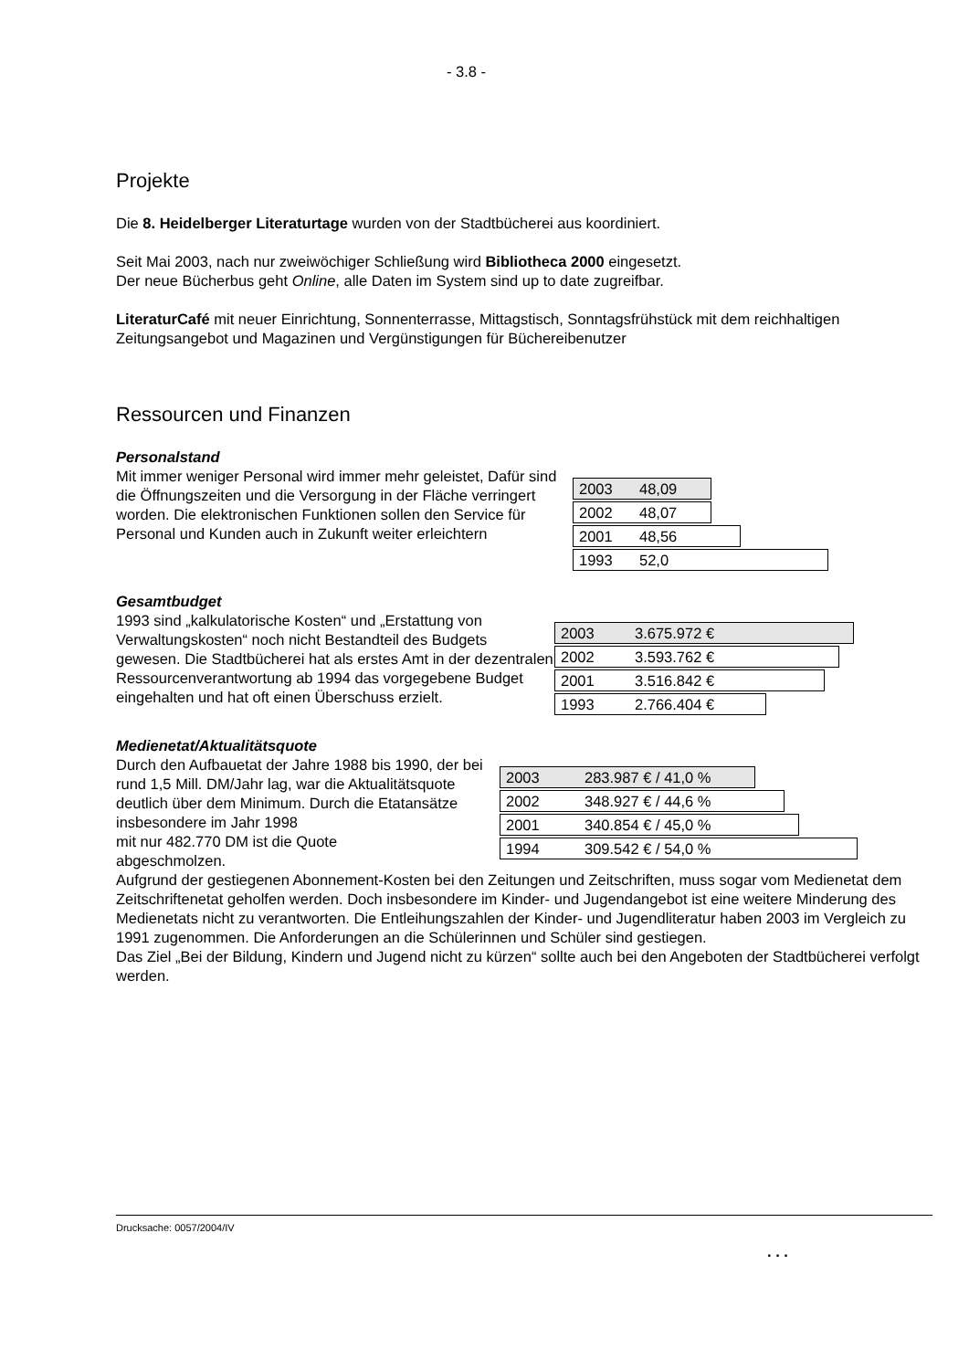- 3.8 -
Projekte
Die 8. Heidelberger Literaturtage wurden von der Stadtbücherei aus koordiniert.
Seit Mai 2003, nach nur zweiwöchiger Schließung wird Bibliotheca 2000 eingesetzt.
Der neue Bücherbus geht Online, alle Daten im System sind up to date zugreifbar.
LiteraturCafé mit neuer Einrichtung, Sonnenterrasse, Mittagstisch, Sonntagsfrühstück mit dem reichhaltigen Zeitungsangebot und Magazinen und Vergünstigungen für Büchereibenutzer
Ressourcen und Finanzen
Personalstand
Mit immer weniger Personal wird immer mehr geleistet, Dafür sind die Öffnungszeiten und die Versorgung in der Fläche verringert worden. Die elektronischen Funktionen sollen den Service für Personal und Kunden auch in Zukunft weiter erleichtern
2003 48,09
2002 48,07
2001 48,56
1993 52,0
Gesamtbudget
1993 sind „kalkulatorische Kosten“ und „Erstattung von Verwaltungskosten“ noch nicht Bestandteil des Budgets gewesen. Die Stadtbücherei hat als erstes Amt in der dezentralen Ressourcenverantwortung ab 1994 das vorgegebene Budget eingehalten und hat oft einen Überschuss erzielt.
2003 3.675.972 €
2002 3.593.762 €
2001 3.516.842 €
1993 2.766.404 €
Medienetat/Aktualitätsquote
Durch den Aufbauetat der Jahre 1988 bis 1990, der bei rund 1,5 Mill. DM/Jahr lag, war die Aktualitätsquote deutlich über dem Minimum. Durch die Etatansätze insbesondere im Jahr 1998
mit nur 482.770 DM ist die Quote
abgeschmolzen.
2003 283.987 € / 41,0 %
2002 348.927 € / 44,6 %
2001 340.854 € / 45,0 %
1994 309.542 € / 54,0 %
Aufgrund der gestiegenen Abonnement-Kosten bei den Zeitungen und Zeitschriften, muss sogar vom Medienetat dem Zeitschriftenetat geholfen werden. Doch insbesondere im Kinder- und Jugendangebot ist eine weitere Minderung des Medienetats nicht zu verantworten. Die Entleihungszahlen der Kinder- und Jugendliteratur haben 2003 im Vergleich zu 1991 zugenommen. Die Anforderungen an die Schülerinnen und Schüler sind gestiegen.
Das Ziel „Bei der Bildung, Kindern und Jugend nicht zu kürzen“ sollte auch bei den Angeboten der Stadtbücherei verfolgt werden.
Drucksache: 0057/2004/IV
. . .